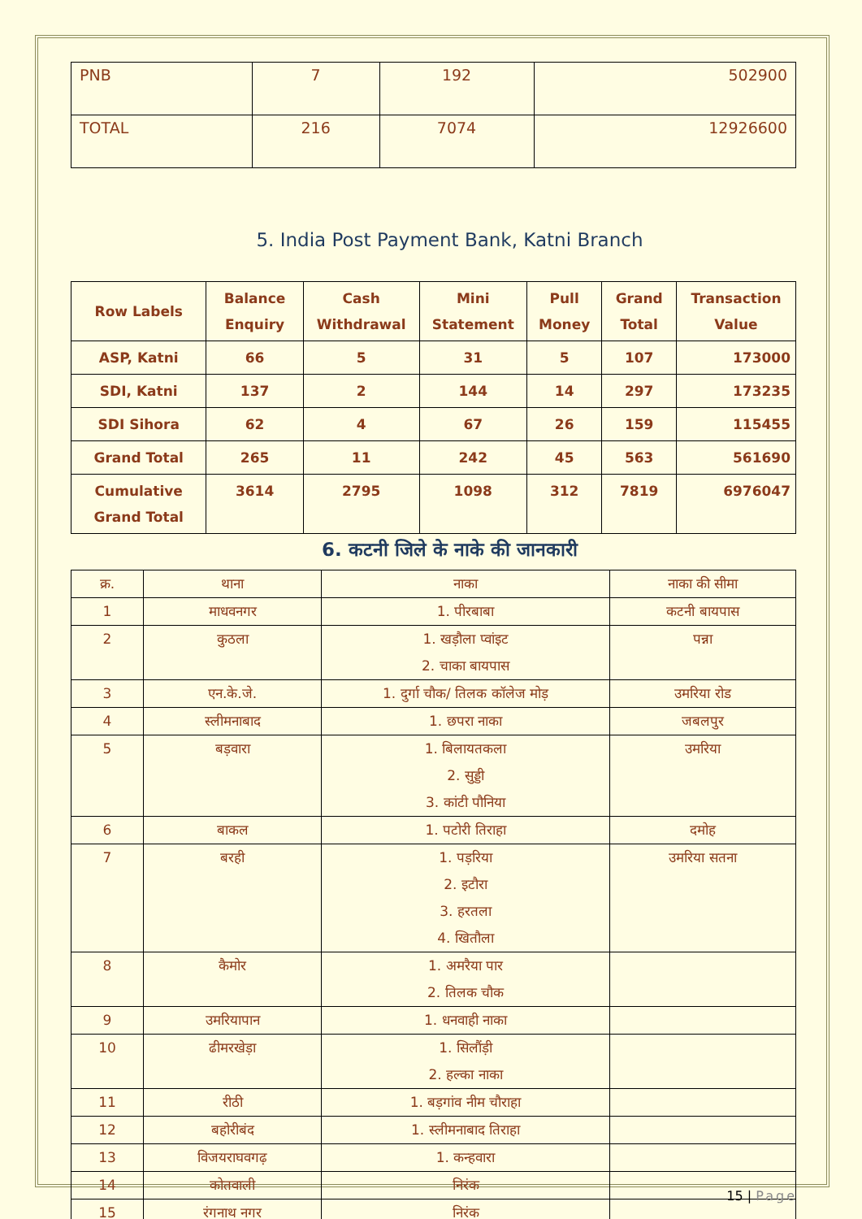| PNB | 7 | 192 | 502900 |
| TOTAL | 216 | 7074 | 12926600 |
5. India Post Payment Bank, Katni Branch
| Row Labels | Balance Enquiry | Cash Withdrawal | Mini Statement | Pull Money | Grand Total | Transaction Value |
| --- | --- | --- | --- | --- | --- | --- |
| ASP, Katni | 66 | 5 | 31 | 5 | 107 | 173000 |
| SDI, Katni | 137 | 2 | 144 | 14 | 297 | 173235 |
| SDI Sihora | 62 | 4 | 67 | 26 | 159 | 115455 |
| Grand Total | 265 | 11 | 242 | 45 | 563 | 561690 |
| Cumulative Grand Total | 3614 | 2795 | 1098 | 312 | 7819 | 6976047 |
6. कटनी जिले के नाके की जानकारी
| क्र. | थाना | नाका | नाका की सीमा |
| 1 | माधवनगर | 1. पीरबाबा | कटनी बायपास |
| 2 | कुठला | 1. खड़ौला प्वांइट 2. चाका बायपास | पन्ना |
| 3 | एन.के.जे. | 1. दुर्गा चौक/ तिलक कॉलेज मोड़ | उमरिया रोड |
| 4 | स्लीमनाबाद | 1. छपरा नाका | जबलपुर |
| 5 | बड़वारा | 1. बिलायतकला 2. सुड्डी 3. कांटी पौनिया | उमरिया |
| 6 | बाकल | 1. पटोरी तिराहा | दमोह |
| 7 | बरही | 1. पड़रिया 2. इटौरा 3. हरतला 4. खितौला | उमरिया सतना |
| 8 | कैमोर | 1. अमरैया पार 2. तिलक चौक | |
| 9 | उमरियापान | 1. धनवाही नाका | |
| 10 | ढीमरखेड़ा | 1. सिलौंड़ी 2. हल्का नाका | |
| 11 | रीठी | 1. बड़गांव नीम चौराहा | |
| 12 | बहोरीबंद | 1. स्लीमनाबाद तिराहा | |
| 13 | विजयराघवगढ़ | 1. कन्हवारा | |
| 14 | कोतवाली | निरंक | |
| 15 | रंगनाथ नगर | निरंक | |
15 | Page